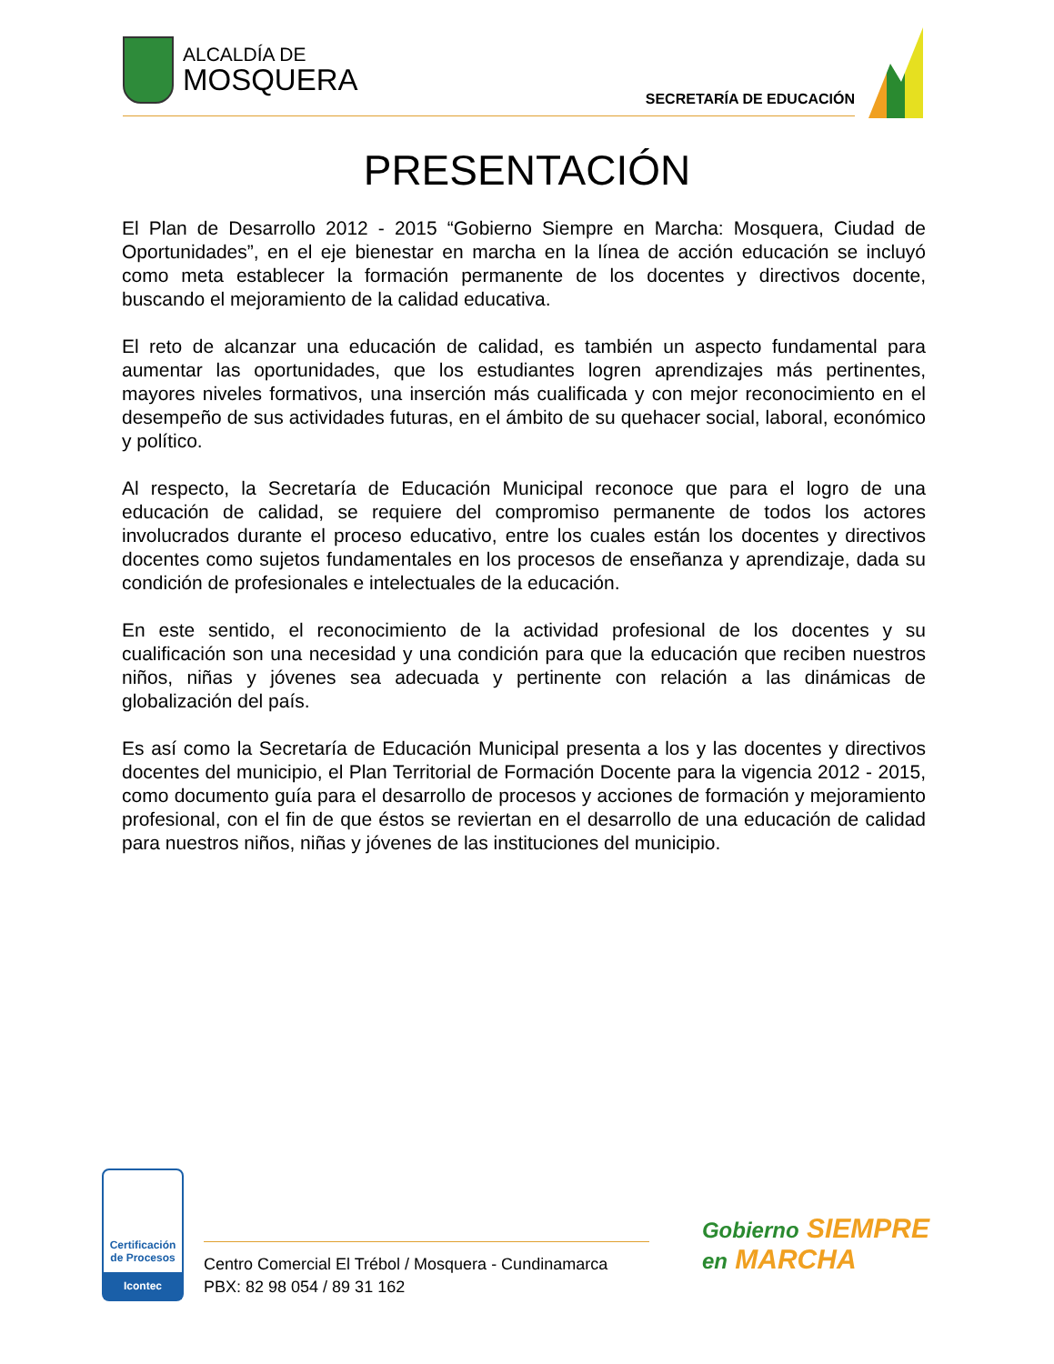ALCALDÍA DE
MOSQUERA
SECRETARÍA DE EDUCACIÓN
PRESENTACIÓN
El Plan de Desarrollo 2012 - 2015 “Gobierno Siempre en Marcha: Mosquera, Ciudad de Oportunidades”, en el eje bienestar en marcha en la línea de acción educación se incluyó como meta establecer la formación permanente de los docentes y directivos docente, buscando el mejoramiento de la calidad educativa.
El reto de alcanzar una educación de calidad, es también un aspecto fundamental para aumentar las oportunidades, que los estudiantes logren aprendizajes más pertinentes, mayores niveles formativos, una inserción más cualificada y con mejor reconocimiento en el desempeño de sus actividades futuras, en el ámbito de su quehacer social, laboral, económico y político.
Al respecto, la Secretaría de Educación Municipal reconoce que para el logro de una educación de calidad, se requiere del compromiso permanente de todos los actores involucrados durante el proceso educativo, entre los cuales están los docentes y directivos docentes como sujetos fundamentales en los procesos de enseñanza y aprendizaje, dada su condición de profesionales e intelectuales de la educación.
En este sentido, el reconocimiento de la actividad profesional de los docentes y su cualificación son una necesidad y una condición para que la educación que reciben nuestros niños, niñas y jóvenes sea adecuada y pertinente con relación a las dinámicas de globalización del país.
Es así como la Secretaría de Educación Municipal presenta a los y las docentes y directivos docentes del municipio, el Plan Territorial de Formación Docente para la vigencia 2012 - 2015, como documento guía para el desarrollo de procesos y acciones de formación y mejoramiento profesional, con el fin de que éstos se reviertan en el desarrollo de una educación de calidad para nuestros niños, niñas y jóvenes de las instituciones del municipio.
Certificación de Procesos
Icontec
Centro Comercial El Trébol / Mosquera - Cundinamarca
PBX: 82 98 054 / 89 31 162
Gobierno SIEMPRE
en MARCHA